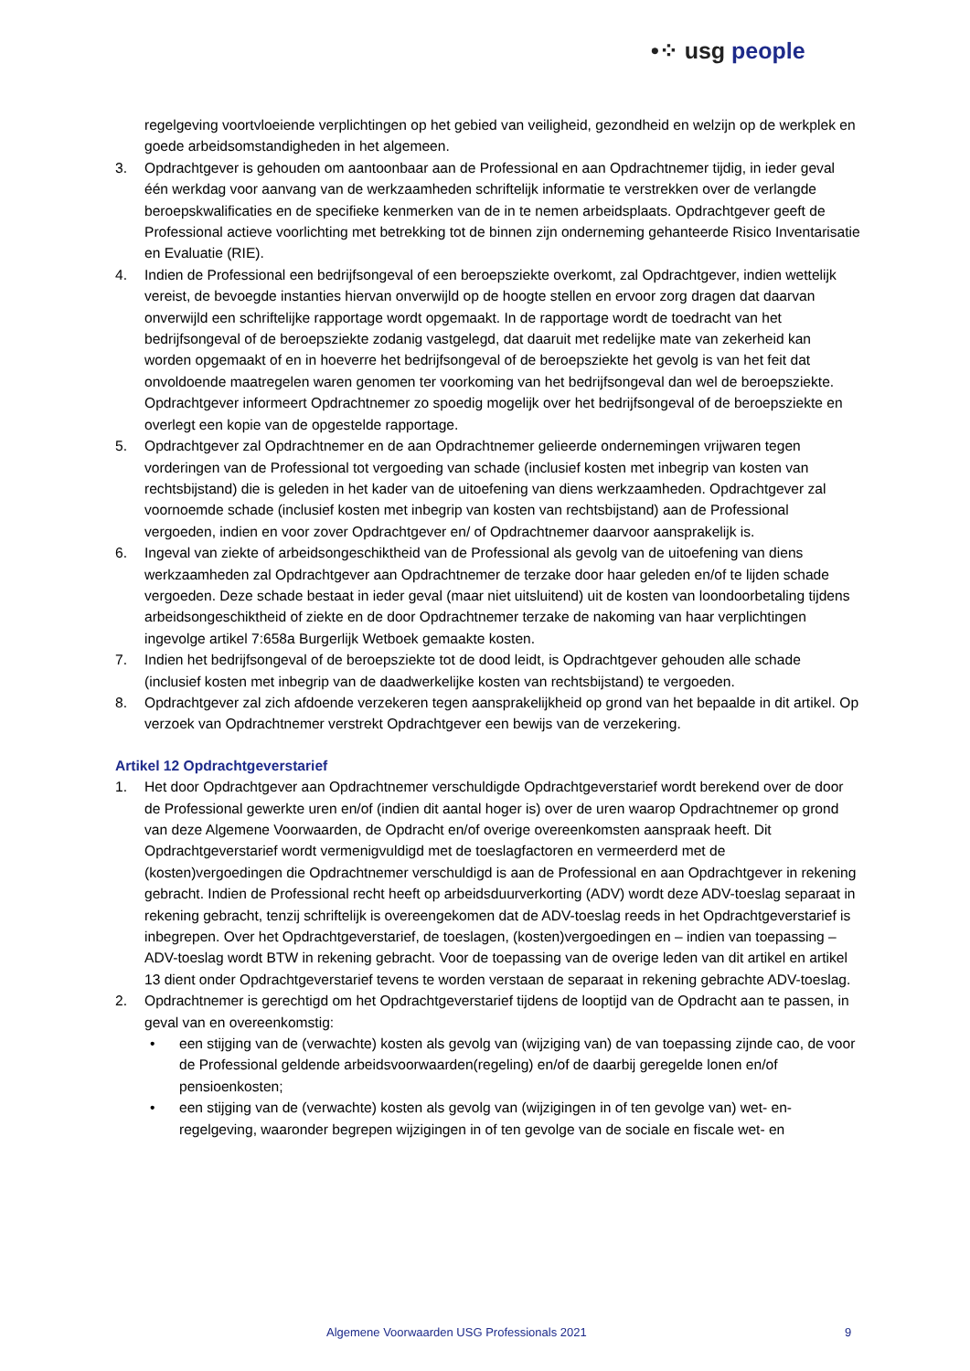•⁘ usg people
regelgeving voortvloeiende verplichtingen op het gebied van veiligheid, gezondheid en welzijn op de werkplek en goede arbeidsomstandigheden in het algemeen.
3. Opdrachtgever is gehouden om aantoonbaar aan de Professional en aan Opdrachtnemer tijdig, in ieder geval één werkdag voor aanvang van de werkzaamheden schriftelijk informatie te verstrekken over de verlangde beroepskwalificaties en de specifieke kenmerken van de in te nemen arbeidsplaats. Opdrachtgever geeft de Professional actieve voorlichting met betrekking tot de binnen zijn onderneming gehanteerde Risico Inventarisatie en Evaluatie (RIE).
4. Indien de Professional een bedrijfsongeval of een beroepsziekte overkomt, zal Opdrachtgever, indien wettelijk vereist, de bevoegde instanties hiervan onverwijld op de hoogte stellen en ervoor zorg dragen dat daarvan onverwijld een schriftelijke rapportage wordt opgemaakt. In de rapportage wordt de toedracht van het bedrijfsongeval of de beroepsziekte zodanig vastgelegd, dat daaruit met redelijke mate van zekerheid kan worden opgemaakt of en in hoeverre het bedrijfsongeval of de beroepsziekte het gevolg is van het feit dat onvoldoende maatregelen waren genomen ter voorkoming van het bedrijfsongeval dan wel de beroepsziekte. Opdrachtgever informeert Opdrachtnemer zo spoedig mogelijk over het bedrijfsongeval of de beroepsziekte en overlegt een kopie van de opgestelde rapportage.
5. Opdrachtgever zal Opdrachtnemer en de aan Opdrachtnemer gelieerde ondernemingen vrijwaren tegen vorderingen van de Professional tot vergoeding van schade (inclusief kosten met inbegrip van kosten van rechtsbijstand) die is geleden in het kader van de uitoefening van diens werkzaamheden. Opdrachtgever zal voornoemde schade (inclusief kosten met inbegrip van kosten van rechtsbijstand) aan de Professional vergoeden, indien en voor zover Opdrachtgever en/ of Opdrachtnemer daarvoor aansprakelijk is.
6. Ingeval van ziekte of arbeidsongeschiktheid van de Professional als gevolg van de uitoefening van diens werkzaamheden zal Opdrachtgever aan Opdrachtnemer de terzake door haar geleden en/of te lijden schade vergoeden. Deze schade bestaat in ieder geval (maar niet uitsluitend) uit de kosten van loondoorbetaling tijdens arbeidsongeschiktheid of ziekte en de door Opdrachtnemer terzake de nakoming van haar verplichtingen ingevolge artikel 7:658a Burgerlijk Wetboek gemaakte kosten.
7. Indien het bedrijfsongeval of de beroepsziekte tot de dood leidt, is Opdrachtgever gehouden alle schade (inclusief kosten met inbegrip van de daadwerkelijke kosten van rechtsbijstand) te vergoeden.
8. Opdrachtgever zal zich afdoende verzekeren tegen aansprakelijkheid op grond van het bepaalde in dit artikel. Op verzoek van Opdrachtnemer verstrekt Opdrachtgever een bewijs van de verzekering.
Artikel 12 Opdrachtgeverstarief
1. Het door Opdrachtgever aan Opdrachtnemer verschuldigde Opdrachtgeverstarief wordt berekend over de door de Professional gewerkte uren en/of (indien dit aantal hoger is) over de uren waarop Opdrachtnemer op grond van deze Algemene Voorwaarden, de Opdracht en/of overige overeenkomsten aanspraak heeft. Dit Opdrachtgeverstarief wordt vermenigvuldigd met de toeslagfactoren en vermeerderd met de (kosten)vergoedingen die Opdrachtnemer verschuldigd is aan de Professional en aan Opdrachtgever in rekening gebracht. Indien de Professional recht heeft op arbeidsduurverkorting (ADV) wordt deze ADV-toeslag separaat in rekening gebracht, tenzij schriftelijk is overeengekomen dat de ADV-toeslag reeds in het Opdrachtgeverstarief is inbegrepen. Over het Opdrachtgeverstarief, de toeslagen, (kosten)vergoedingen en – indien van toepassing – ADV-toeslag wordt BTW in rekening gebracht. Voor de toepassing van de overige leden van dit artikel en artikel 13 dient onder Opdrachtgeverstarief tevens te worden verstaan de separaat in rekening gebrachte ADV-toeslag.
2. Opdrachtnemer is gerechtigd om het Opdrachtgeverstarief tijdens de looptijd van de Opdracht aan te passen, in geval van en overeenkomstig:
• een stijging van de (verwachte) kosten als gevolg van (wijziging van) de van toepassing zijnde cao, de voor de Professional geldende arbeidsvoorwaarden(regeling) en/of de daarbij geregelde lonen en/of pensioenkosten;
• een stijging van de (verwachte) kosten als gevolg van (wijzigingen in of ten gevolge van) wet- en-regelgeving, waaronder begrepen wijzigingen in of ten gevolge van de sociale en fiscale wet- en
Algemene Voorwaarden USG Professionals 2021 9